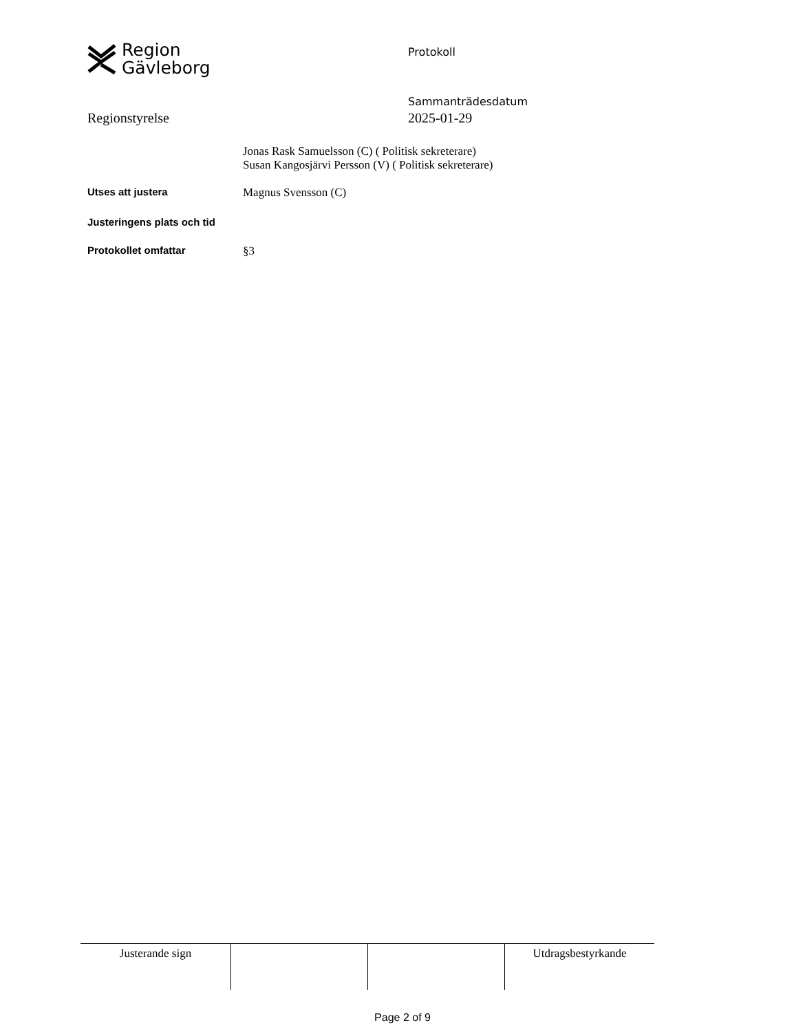Region
Gävleborg
Protokoll
Sammanträdesdatum
2025-01-29
Regionstyrelse
Jonas Rask Samuelsson (C) ( Politisk sekreterare)
Susan Kangosjärvi Persson (V) ( Politisk sekreterare)
Utses att justera
Magnus Svensson (C)
Justeringens plats och tid
Protokollet omfattar
§3
| Justerande sign | | | Utdragsbestyrkande |
Page 2 of 9